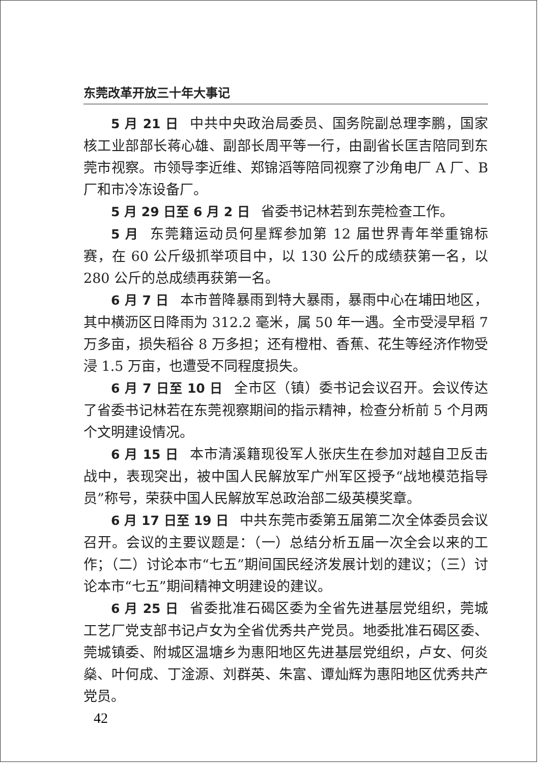东莞改革开放三十年大事记
5 月 21 日 中共中央政治局委员、国务院副总理李鹏，国家核工业部部长蒋心雄、副部长周平等一行，由副省长匡吉陪同到东莞市视察。市领导李近维、郑锦滔等陪同视察了沙角电厂 A 厂、B 厂和市冷冻设备厂。
5 月 29 日至 6 月 2 日 省委书记林若到东莞检查工作。
5 月 东莞籍运动员何星辉参加第 12 届世界青年举重锦标赛，在 60 公斤级抓举项目中，以 130 公斤的成绩获第一名，以 280 公斤的总成绩再获第一名。
6 月 7 日 本市普降暴雨到特大暴雨，暴雨中心在埔田地区，其中横沥区日降雨为 312.2 毫米，属 50 年一遇。全市受浸早稻 7 万多亩，损失稻谷 8 万多担；还有橙柑、香蕉、花生等经济作物受浸 1.5 万亩，也遭受不同程度损失。
6 月 7 日至 10 日 全市区（镇）委书记会议召开。会议传达了省委书记林若在东莞视察期间的指示精神，检查分析前 5 个月两个文明建设情况。
6 月 15 日 本市清溪籍现役军人张庆生在参加对越自卫反击战中，表现突出，被中国人民解放军广州军区授予“战地模范指导员”称号，荣获中国人民解放军总政治部二级英模奖章。
6 月 17 日至 19 日 中共东莞市委第五届第二次全体委员会议召开。会议的主要议题是：（一）总结分析五届一次全会以来的工作；（二）讨论本市“七五”期间国民经济发展计划的建议；（三）讨论本市“七五”期间精神文明建设的建议。
6 月 25 日 省委批准石碣区委为全省先进基层党组织，莞城工艺厂党支部书记卢女为全省优秀共产党员。地委批准石碣区委、莞城镇委、附城区温塘乡为惠阳地区先进基层党组织，卢女、何炎燊、叶何成、丁淦源、刘群英、朱富、谭灿辉为惠阳地区优秀共产党员。
42